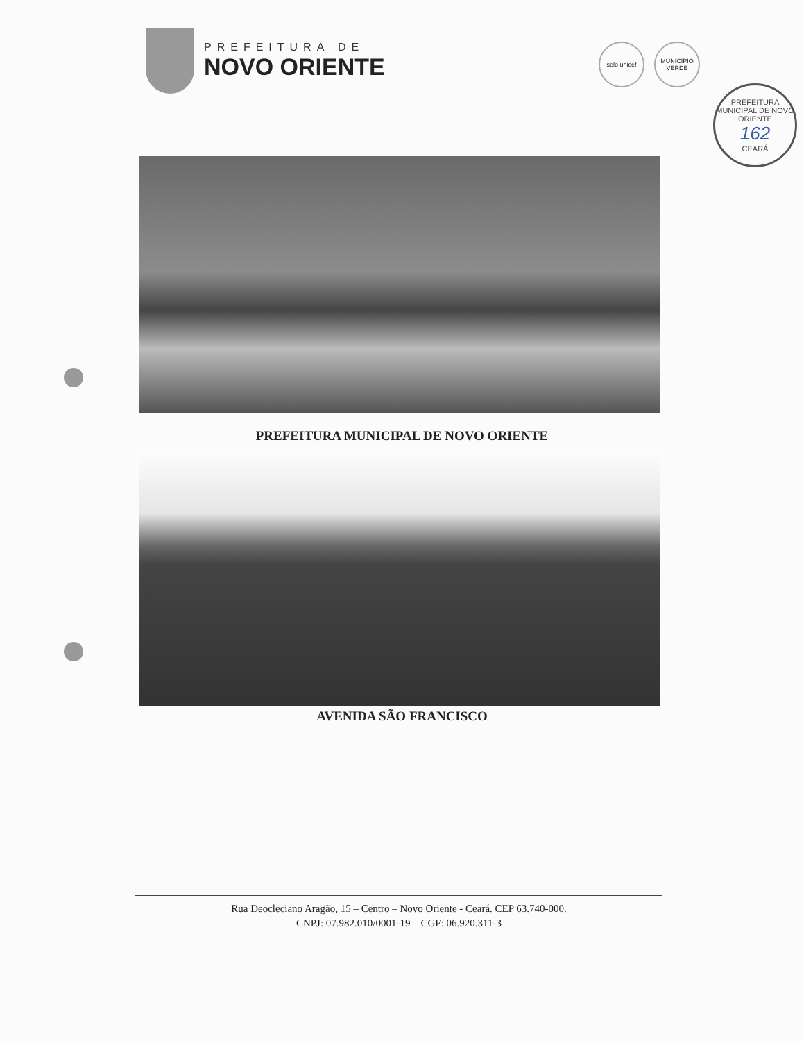PREFEITURA DE
NOVO ORIENTE
selo unicef MUNICÍPIO VERDE
PREFEITURA MUNICIPAL DE NOVO ORIENTE
162
CEARÁ
PREFEITURA MUNICIPAL DE NOVO ORIENTE
AVENIDA SÃO FRANCISCO
Rua Deocleciano Aragão, 15 – Centro – Novo Oriente - Ceará. CEP 63.740-000.
CNPJ: 07.982.010/0001-19 – CGF: 06.920.311-3